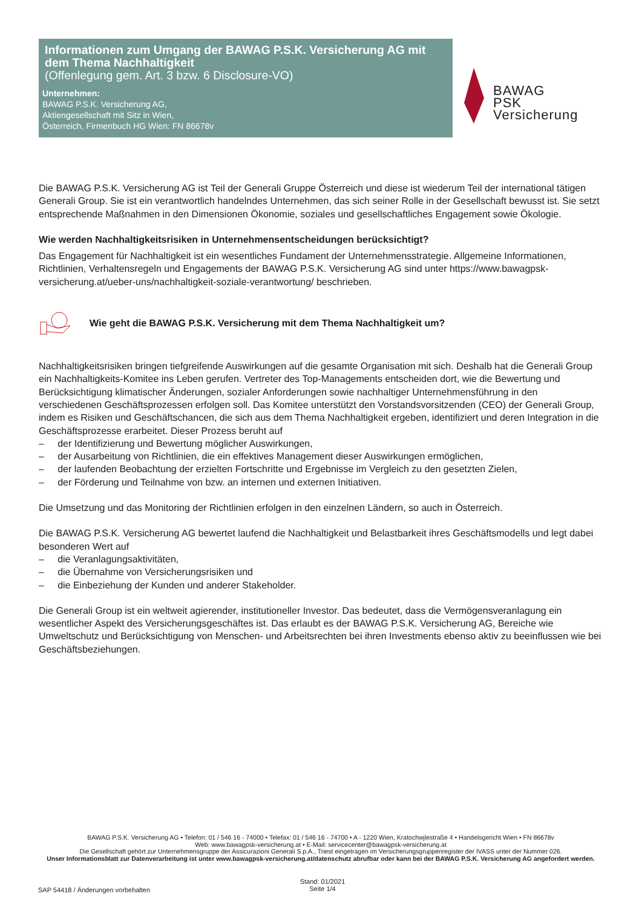Informationen zum Umgang der BAWAG P.S.K. Versicherung AG mit dem Thema Nachhaltigkeit
(Offenlegung gem. Art. 3 bzw. 6 Disclosure-VO)
Unternehmen:
BAWAG P.S.K. Versicherung AG,
Aktiengesellschaft mit Sitz in Wien,
Österreich, Firmenbuch HG Wien: FN 86678v
BAWAG
PSK
Versicherung
Die BAWAG P.S.K. Versicherung AG ist Teil der Generali Gruppe Österreich und diese ist wiederum Teil der international tätigen Generali Group. Sie ist ein verantwortlich handelndes Unternehmen, das sich seiner Rolle in der Gesellschaft bewusst ist. Sie setzt entsprechende Maßnahmen in den Dimensionen Ökonomie, soziales und gesellschaftliches Engagement sowie Ökologie.
Wie werden Nachhaltigkeitsrisiken in Unternehmensentscheidungen berücksichtigt?
Das Engagement für Nachhaltigkeit ist ein wesentliches Fundament der Unternehmensstrategie. Allgemeine Informationen, Richtlinien, Verhaltensregeln und Engagements der BAWAG P.S.K. Versicherung AG sind unter https://www.bawagpsk-versicherung.at/ueber-uns/nachhaltigkeit-soziale-verantwortung/ beschrieben.
Wie geht die BAWAG P.S.K. Versicherung mit dem Thema Nachhaltigkeit um?
Nachhaltigkeitsrisiken bringen tiefgreifende Auswirkungen auf die gesamte Organisation mit sich. Deshalb hat die Generali Group ein Nachhaltigkeits-Komitee ins Leben gerufen. Vertreter des Top-Managements entscheiden dort, wie die Bewertung und Berücksichtigung klimatischer Änderungen, sozialer Anforderungen sowie nachhaltiger Unternehmensführung in den verschiedenen Geschäftsprozessen erfolgen soll. Das Komitee unterstützt den Vorstandsvorsitzenden (CEO) der Generali Group, indem es Risiken und Geschäftschancen, die sich aus dem Thema Nachhaltigkeit ergeben, identifiziert und deren Integration in die Geschäftsprozesse erarbeitet. Dieser Prozess beruht auf
– der Identifizierung und Bewertung möglicher Auswirkungen,
– der Ausarbeitung von Richtlinien, die ein effektives Management dieser Auswirkungen ermöglichen,
– der laufenden Beobachtung der erzielten Fortschritte und Ergebnisse im Vergleich zu den gesetzten Zielen,
– der Förderung und Teilnahme von bzw. an internen und externen Initiativen.
Die Umsetzung und das Monitoring der Richtlinien erfolgen in den einzelnen Ländern, so auch in Österreich.
Die BAWAG P.S.K. Versicherung AG bewertet laufend die Nachhaltigkeit und Belastbarkeit ihres Geschäftsmodells und legt dabei besonderen Wert auf
– die Veranlagungsaktivitäten,
– die Übernahme von Versicherungsrisiken und
– die Einbeziehung der Kunden und anderer Stakeholder.
Die Generali Group ist ein weltweit agierender, institutioneller Investor. Das bedeutet, dass die Vermögensveranlagung ein wesentlicher Aspekt des Versicherungsgeschäftes ist. Das erlaubt es der BAWAG P.S.K. Versicherung AG, Bereiche wie Umweltschutz und Berücksichtigung von Menschen- und Arbeitsrechten bei ihren Investments ebenso aktiv zu beeinflussen wie bei Geschäftsbeziehungen.
BAWAG P.S.K. Versicherung AG • Telefon: 01 / 546 16 - 74000 • Telefax: 01 / 546 16 - 74700 • A - 1220 Wien, Kratochwjlestraße 4 • Handelsgericht Wien • FN 86678v
Web: www.bawagpsk-versicherung.at • E-Mail: servicecenter@bawagpsk-versicherung.at
Die Gesellschaft gehört zur Unternehmensgruppe der Assicurazioni Generali S.p.A., Triest eingetragen im Versicherungsgruppenregister der IVASS unter der Nummer 026.
Unser Informationsblatt zur Datenverarbeitung ist unter www.bawagpsk-versicherung.at/datenschutz abrufbar oder kann bei der BAWAG P.S.K. Versicherung AG angefordert werden.
SAP 54418 / Änderungen vorbehalten Stand: 01/2021
Seite 1/4